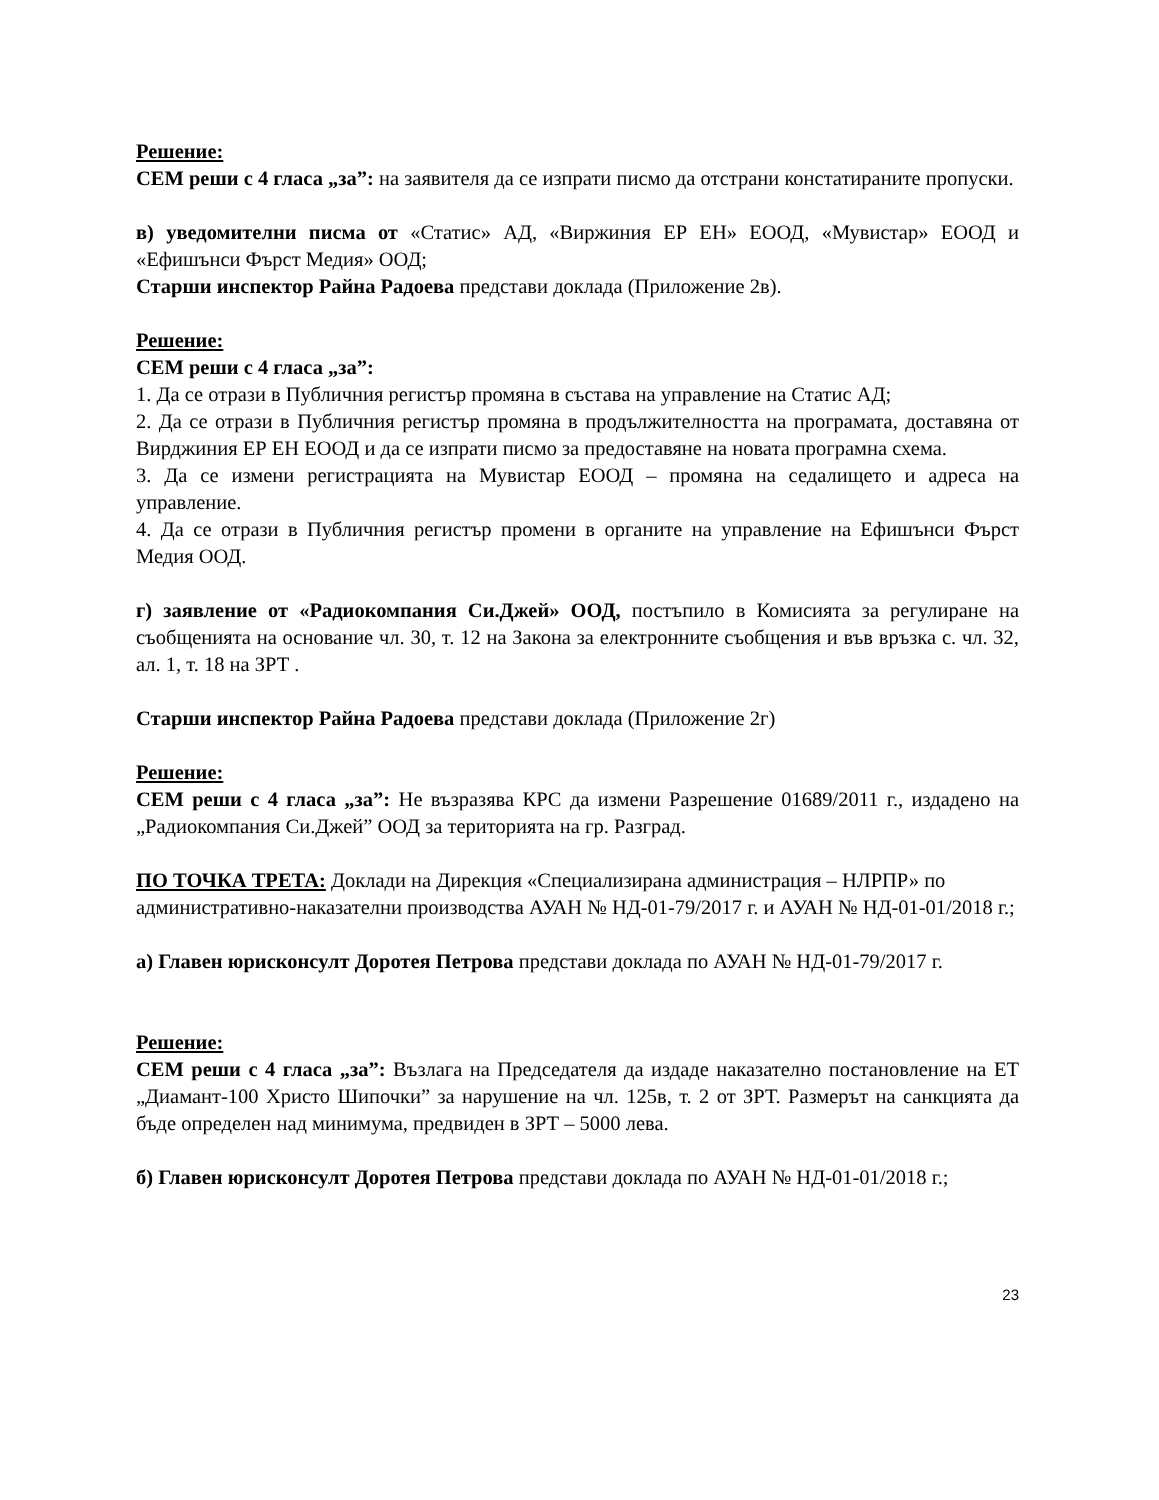Решение:
СЕМ реши с 4 гласа „за”: на заявителя да се изпрати писмо да отстрани констатираните пропуски.
в) уведомителни писма от «Статис» АД, «Виржиния ЕР ЕН» ЕООД, «Мувистар» ЕООД и «Ефишънси Фърст Медия» ООД;
Старши инспектор Райна Радоева представи доклада (Приложение 2в).
Решение:
СЕМ реши с 4 гласа „за”:
1. Да се отрази в Публичния регистър промяна в състава на управление на Статис АД;
2. Да се отрази в Публичния регистър промяна в продължителността на програмата, доставяна от Вирджиния ЕР ЕН ЕООД и да се изпрати писмо за предоставяне на новата програмна схема.
3. Да се измени регистрацията на Мувистар ЕООД – промяна на седалището и адреса на управление.
4. Да се отрази в Публичния регистър промени в органите на управление на Ефишънси Фърст Медия ООД.
г) заявление от «Радиокомпания Си.Джей» ООД, постъпило в Комисията за регулиране на съобщенията на основание чл. 30, т. 12 на Закона за електронните съобщения и във връзка с. чл. 32, ал. 1, т. 18 на ЗРТ .
Старши инспектор Райна Радоева представи доклада (Приложение 2г)
Решение:
СЕМ реши с 4 гласа „за”: Не възразява КРС да измени Разрешение 01689/2011 г., издадено на „Радиокомпания Си.Джей” ООД за територията на гр. Разград.
ПО ТОЧКА ТРЕТА: Доклади на Дирекция «Специализирана администрация – НЛРПР» по административно-наказателни производства АУАН № НД-01-79/2017 г. и АУАН № НД-01-01/2018 г.;
а) Главен юрисконсулт Доротея Петрова представи доклада по АУАН № НД-01-79/2017 г.
Решение:
СЕМ реши с 4 гласа „за”: Възлага на Председателя да издаде наказателно постановление на ЕТ „Диамант-100 Христо Шипочки” за нарушение на чл. 125в, т. 2 от ЗРТ. Размерът на санкцията да бъде определен над минимума, предвиден в ЗРТ – 5000 лева.
б) Главен юрисконсулт Доротея Петрова представи доклада по АУАН № НД-01-01/2018 г.;
23